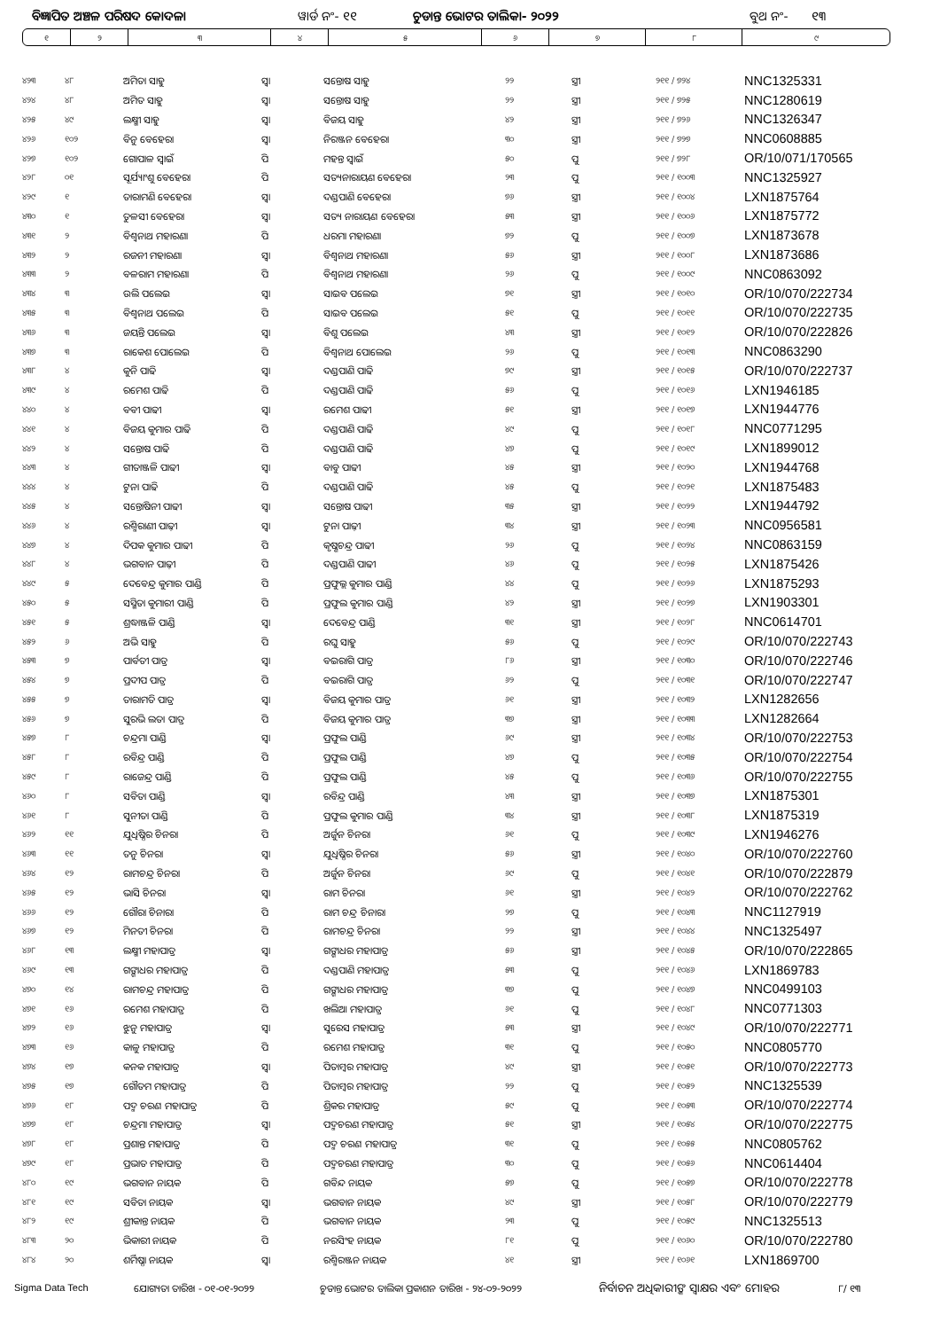ବିଜ୍ଞାପିତ ଅଞ୍ଚଳ ପରିଷଦ କୋଦଳା ୱାର୍ଡ ନଂ- ୧୧ ଚୁଡାନ୍ତ ଭୋଟର ତାଲିକା- ୨୦୨୨ ବୁଥ ନଂ- ୧୩
| ୧ | ୨ | ୩ | ୪ | ୫ | ୬ | ୭ | ୮ | ୯ |
| ୪୨୩ | ୪୮ | ଅମିତା ସାହୁ | ସ୍ଵା | ସନ୍ତୋଷ ସାହୁ | ୨୨ | ସ୍ତ୍ରୀ | ୨୧୧ / ୭୨୪ | NNC1325331 |
| ୪୨୪ | ୪୮ | ଅମିତ ସାହୁ | ସ୍ଵା | ସନ୍ତୋଷ ସାହୁ | ୨୨ | ସ୍ତ୍ରୀ | ୨୧୧ / ୭୨୫ | NNC1280619 |
| ୪୨୫ | ୪୯ | ଲକ୍ଷ୍ମୀ ସାହୁ | ସ୍ଵା | ବିଜୟ ସାହୁ | ୪୨ | ସ୍ତ୍ରୀ | ୨୧୧ / ୭୨୬ | NNC1326347 |
| ୪୨୬ | ୧୦୨ | ବିନୁ ବେହେରା | ସ୍ଵା | ନିରଞ୍ଜନ ବେହେରା | ୩୦ | ସ୍ତ୍ରୀ | ୨୧୧ / ୭୨୭ | NNC0608885 |
| ୪୨୭ | ୧୦୨ | ଗୋପାଳ ସ୍ଵାଇଁ | ପି | ମହନ୍ତ ସ୍ଵାଇଁ | ୫୦ | ପୁ | ୨୧୧ / ୭୨୮ | OR/10/071/170565 |
| ୪୨୮ | ୦୧ | ସୂର୍ଯ୍ୟାଂଶୁ ବେହେରା | ପି | ସତ୍ୟନାରାୟଣ ବେହେରା | ୨୩ | ପୁ | ୨୧୧ / ୧୦୦୩ | NNC1325927 |
| ୪୨୯ | ୧ | ତାରାମଣି ବେହେରା | ସ୍ଵା | ଦଣ୍ଡପାଣି ବେହେରା | ୭୬ | ସ୍ତ୍ରୀ | ୨୧୧ / ୧୦୦୪ | LXN1875764 |
| ୪୩୦ | ୧ | ତୁଳସୀ ବେହେରା | ସ୍ଵା | ସତ୍ୟ ନାରାୟଣ ବେହେରା | ୫୩ | ସ୍ତ୍ରୀ | ୨୧୧ / ୧୦୦୬ | LXN1875772 |
| ୪୩୧ | ୨ | ବିଶ୍ଵନାଥ ମହାରଣା | ପି | ଧରମା ମହାରଣା | ୭୨ | ପୁ | ୨୧୧ / ୧୦୦୭ | LXN1873678 |
| ୪୩୨ | ୨ | ରଜନୀ ମହାରଣା | ସ୍ଵା | ବିଶ୍ଵନାଥ ମହାରଣା | ୫୬ | ସ୍ତ୍ରୀ | ୨୧୧ / ୧୦୦୮ | LXN1873686 |
| ୪୩୩ | ୨ | ବଳରାମ ମହାରଣା | ପି | ବିଶ୍ଵନାଥ ମହାରଣା | ୨୬ | ପୁ | ୨୧୧ / ୧୦୦୯ | NNC0863092 |
| ୪୩୪ | ୩ | ଉଲି ପଲେଇ | ସ୍ଵା | ସାଇବ ପଲେଇ | ୭୧ | ସ୍ତ୍ରୀ | ୨୧୧ / ୧୦୧୦ | OR/10/070/222734 |
| ୪୩୫ | ୩ | ବିଶ୍ଵନାଥ ପଲେଇ | ପି | ସାଇବ ପଲେଇ | ୫୧ | ପୁ | ୨୧୧ / ୧୦୧୧ | OR/10/070/222735 |
| ୪୩୬ | ୩ | ଜୟନ୍ତି ପଲେଇ | ସ୍ଵା | ବିଶୁ ପଲେଇ | ୪୩ | ସ୍ତ୍ରୀ | ୨୧୧ / ୧୦୧୨ | OR/10/070/222826 |
| ୪୩୭ | ୩ | ରାକେଶ ପୋଲେଇ | ପି | ବିଶ୍ଵନାଥ ପୋଲେଇ | ୨୬ | ପୁ | ୨୧୧ / ୧୦୧୩ | NNC0863290 |
| ୪୩୮ | ୪ | କୁନି ପାଢି | ସ୍ଵା | ଦଣ୍ଡପାଣି ପାଢି | ୭୯ | ସ୍ତ୍ରୀ | ୨୧୧ / ୧୦୧୫ | OR/10/070/222737 |
| ୪୩୯ | ୪ | ରମେଶ ପାଢି | ପି | ଦଣ୍ଡପାଣି ପାଢି | ୫୬ | ପୁ | ୨୧୧ / ୧୦୧୬ | LXN1946185 |
| ୪୪୦ | ୪ | ବବୀ ପାଢୀ | ସ୍ଵା | ରମେଶ ପାଢୀ | ୫୧ | ସ୍ତ୍ରୀ | ୨୧୧ / ୧୦୧୭ | LXN1944776 |
| ୪୪୧ | ୪ | ବିଜୟ କୁମାର ପାଢି | ପି | ଦଣ୍ଡପାଣି ପାଢି | ୪୯ | ପୁ | ୨୧୧ / ୧୦୧୮ | NNC0771295 |
| ୪୪୨ | ୪ | ସନ୍ତୋଷ ପାଢି | ପି | ଦଣ୍ଡପାଣି ପାଢି | ୪୭ | ପୁ | ୨୧୧ / ୧୦୧୯ | LXN1899012 |
| ୪୪୩ | ୪ | ଗୀତାଞ୍ଜଳି ପାଢୀ | ସ୍ଵା | ବାବୁ ପାଢୀ | ୪୫ | ସ୍ତ୍ରୀ | ୨୧୧ / ୧୦୨୦ | LXN1944768 |
| ୪୪୪ | ୪ | ଟୁନା ପାଢି | ପି | ଦଣ୍ଡପାଣି ପାଢି | ୪୫ | ପୁ | ୨୧୧ / ୧୦୨୧ | LXN1875483 |
| ୪୪୫ | ୪ | ସନ୍ତୋଷିନୀ ପାଢୀ | ସ୍ଵା | ସନ୍ତୋଷ ପାଢୀ | ୩୫ | ସ୍ତ୍ରୀ | ୨୧୧ / ୧୦୨୨ | LXN1944792 |
| ୪୪୬ | ୪ | ରଶ୍ମିରାଣୀ ପାଢ଼ୀ | ସ୍ଵା | ଟୁନା ପାଢ଼ୀ | ୩୪ | ସ୍ତ୍ରୀ | ୨୧୧ / ୧୦୨୩ | NNC0956581 |
| ୪୪୭ | ୪ | ଦିପକ କୁମାର ପାଢୀ | ପି | କୃଷ୍ଣଚନ୍ଦ୍ର ପାଢୀ | ୨୬ | ପୁ | ୨୧୧ / ୧୦୨୪ | NNC0863159 |
| ୪୪୮ | ୪ | ଭଗବାନ ପାଢ଼ୀ | ପି | ଦଣ୍ଡପାଣି ପାଢୀ | ୪୬ | ପୁ | ୨୧୧ / ୧୦୨୫ | LXN1875426 |
| ୪୪୯ | ୫ | ଦେବେନ୍ଦ୍ର କୁମାର ପାଣ୍ଡି | ପି | ପ୍ରଫୁଲ୍ଲ କୁମାର ପାଣ୍ଡି | ୪୪ | ପୁ | ୨୧୧ / ୧୦୨୬ | LXN1875293 |
| ୪୫୦ | ୫ | ସସ୍ମିତା କୁମାରୀ ପାଣ୍ଡି | ପି | ପ୍ରଫୁଲ କୁମାର ପାଣ୍ଡି | ୪୨ | ସ୍ତ୍ରୀ | ୨୧୧ / ୧୦୨୭ | LXN1903301 |
| ୪୫୧ | ୫ | ଶ୍ରଦ୍ଧାଞ୍ଜଳି ପାଣ୍ଡି | ସ୍ଵା | ଦେବେନ୍ଦ୍ର ପାଣ୍ଡି | ୩୧ | ସ୍ତ୍ରୀ | ୨୧୧ / ୧୦୨୮ | NNC0614701 |
| ୪୫୨ | ୬ | ଅଭି ସାହୁ | ପି | ରଘୁ ସାହୁ | ୫୬ | ପୁ | ୨୧୧ / ୧୦୨୯ | OR/10/070/222743 |
| ୪୫୩ | ୭ | ପାର୍ବତୀ ପାତ୍ର | ସ୍ଵା | ବଇରାଗି ପାତ୍ର | ୮୬ | ସ୍ତ୍ରୀ | ୨୧୧ / ୧୦୩୦ | OR/10/070/222746 |
| ୪୫୪ | ୭ | ପ୍ରଦୀପ ପାତ୍ର | ପି | ବଇରାଗି ପାତ୍ର | ୬୨ | ପୁ | ୨୧୧ / ୧୦୩୧ | OR/10/070/222747 |
| ୪୫୫ | ୭ | ତାରାମତି ପାତ୍ର | ସ୍ଵା | ବିଜୟ କୁମାର ପାତ୍ର | ୬୧ | ସ୍ତ୍ରୀ | ୨୧୧ / ୧୦୩୨ | LXN1282656 |
| ୪୫୬ | ୭ | ସୁରଭି ଲତା ପାତ୍ର | ପି | ବିଜୟ କୁମାର ପାତ୍ର | ୩୭ | ସ୍ତ୍ରୀ | ୨୧୧ / ୧୦୩୩ | LXN1282664 |
| ୪୫୭ | ୮ | ଚନ୍ଦ୍ରମା ପାଣ୍ଡି | ସ୍ଵା | ପ୍ରଫୁଲ ପାଣ୍ଡି | ୬୯ | ସ୍ତ୍ରୀ | ୨୧୧ / ୧୦୩୪ | OR/10/070/222753 |
| ୪୫୮ | ୮ | ରବିନ୍ଦ୍ର ପାଣ୍ଡି | ପି | ପ୍ରଫୁଲ ପାଣ୍ଡି | ୪୭ | ପୁ | ୨୧୧ / ୧୦୩୫ | OR/10/070/222754 |
| ୪୫୯ | ୮ | ରାଜେନ୍ଦ୍ର ପାଣ୍ଡି | ପି | ପ୍ରଫୁଲ ପାଣ୍ଡି | ୪୫ | ପୁ | ୨୧୧ / ୧୦୩୬ | OR/10/070/222755 |
| ୪୬୦ | ୮ | ସବିତା ପାଣ୍ଡି | ସ୍ଵା | ରବିନ୍ଦ୍ର ପାଣ୍ଡି | ୪୩ | ସ୍ତ୍ରୀ | ୨୧୧ / ୧୦୩୭ | LXN1875301 |
| ୪୬୧ | ୮ | ସୁନୀତା ପାଣ୍ଡି | ପି | ପ୍ରଫୁଲ କୁମାର ପାଣ୍ଡି | ୩୪ | ସ୍ତ୍ରୀ | ୨୧୧ / ୧୦୩୮ | LXN1875319 |
| ୪୬୨ | ୧୧ | ଯୁଧିଷ୍ଠିର ଚିନରା | ପି | ଅର୍ଜୁନ ଚିନରା | ୬୧ | ପୁ | ୨୧୧ / ୧୦୩୯ | LXN1946276 |
| ୪୬୩ | ୧୧ | ତନୁ ଚିନରା | ସ୍ଵା | ଯୁଧିଷ୍ଠିର ଚିନରା | ୫୬ | ସ୍ତ୍ରୀ | ୨୧୧ / ୧୦୪୦ | OR/10/070/222760 |
| ୪୬୪ | ୧୨ | ରାମଚନ୍ଦ୍ର ଚିନରା | ପି | ଅର୍ଜୁନ ଚିନରା | ୬୯ | ପୁ | ୨୧୧ / ୧୦୪୧ | OR/10/070/222879 |
| ୪୬୫ | ୧୨ | ଭାସି ଚିନରା | ସ୍ଵା | ରାମ ଚିନରା | ୬୧ | ସ୍ତ୍ରୀ | ୨୧୧ / ୧୦୪୨ | OR/10/070/222762 |
| ୪୬୬ | ୧୨ | ଗୌରା ଚିନାରା | ପି | ରାମ ଚନ୍ଦ୍ର ଚିନାରା | ୨୭ | ପୁ | ୨୧୧ / ୧୦୪୩ | NNC1127919 |
| ୪୬୭ | ୧୨ | ମିନତୀ ଚିନରା | ପି | ରାମଚନ୍ଦ୍ର ଚିନରା | ୨୨ | ସ୍ତ୍ରୀ | ୨୧୧ / ୧୦୪୪ | NNC1325497 |
| ୪୬୮ | ୧୩ | ଲକ୍ଷ୍ମୀ ମହାପାତ୍ର | ସ୍ଵା | ଗଙ୍ଗାଧର ମହାପାତ୍ର | ୫୬ | ସ୍ତ୍ରୀ | ୨୧୧ / ୧୦୪୫ | OR/10/070/222865 |
| ୪୬୯ | ୧୩ | ଗଙ୍ଗାଧର ମହାପାତ୍ର | ପି | ଦଣ୍ଡପାଣି ମହାପାତ୍ର | ୫୩ | ପୁ | ୨୧୧ / ୧୦୪୬ | LXN1869783 |
| ୪୭୦ | ୧୪ | ରାମଚନ୍ଦ୍ର ମହାପାତ୍ର | ପି | ଗଙ୍ଗାଧର ମହାପାତ୍ର | ୩୭ | ପୁ | ୨୧୧ / ୧୦୪୭ | NNC0499103 |
| ୪୭୧ | ୧୬ | ରମେଶ ମହାପାତ୍ର | ପି | ଖଲିଆ ମହାପାତ୍ର | ୬୧ | ପୁ | ୨୧୧ / ୧୦୪୮ | NNC0771303 |
| ୪୭୨ | ୧୬ | ଝୁନୁ ମହାପାତ୍ର | ସ୍ଵା | ସୁରେସ ମହାପାତ୍ର | ୫୩ | ସ୍ତ୍ରୀ | ୨୧୧ / ୧୦୪୯ | OR/10/070/222771 |
| ୪୭୩ | ୧୬ | କାଳୁ ମହାପାତ୍ର | ପି | ରମେଶ ମହାପାତ୍ର | ୩୧ | ପୁ | ୨୧୧ / ୧୦୫୦ | NNC0805770 |
| ୪୭୪ | ୧୭ | କନକ ମହାପାତ୍ର | ସ୍ଵା | ପିତାମ୍ବର ମହାପାତ୍ର | ୪୯ | ସ୍ତ୍ରୀ | ୨୧୧ / ୧୦୫୧ | OR/10/070/222773 |
| ୪୭୫ | ୧୭ | ଗୌତମ ମହାପାତ୍ର | ପି | ପିତାମ୍ବର ମହାପାତ୍ର | ୨୨ | ପୁ | ୨୧୧ / ୧୦୫୨ | NNC1325539 |
| ୪୭୬ | ୧୮ | ପଦ୍ମ ଚରଣ ମହାପାତ୍ର | ପି | ଶ୍ରିକର ମହାପାତ୍ର | ୫୯ | ପୁ | ୨୧୧ / ୧୦୫୩ | OR/10/070/222774 |
| ୪୭୭ | ୧୮ | ଚନ୍ଦ୍ରମା ମହାପାତ୍ର | ସ୍ଵା | ପଦ୍ମଚରଣ ମହାପାତ୍ର | ୫୧ | ସ୍ତ୍ରୀ | ୨୧୧ / ୧୦୫୪ | OR/10/070/222775 |
| ୪୭୮ | ୧୮ | ପ୍ରଶାନ୍ତ ମହାପାତ୍ର | ପି | ପଦ୍ମ ଚରଣ ମହାପାତ୍ର | ୩୧ | ପୁ | ୨୧୧ / ୧୦୫୫ | NNC0805762 |
| ୪୭୯ | ୧୮ | ପ୍ରଭାତ ମହାପାତ୍ର | ପି | ପଦ୍ମଚରଣ ମହାପାତ୍ର | ୩୦ | ପୁ | ୨୧୧ / ୧୦୫୬ | NNC0614404 |
| ୪୮୦ | ୧୯ | ଭଗବାନ ନାୟକ | ପି | ଗବିନ୍ଦ ନାୟକ | ୫୭ | ପୁ | ୨୧୧ / ୧୦୫୭ | OR/10/070/222778 |
| ୪୮୧ | ୧୯ | ସବିତା ନାୟକ | ସ୍ଵା | ଭଗବାନ ନାୟକ | ୪୯ | ସ୍ତ୍ରୀ | ୨୧୧ / ୧୦୫୮ | OR/10/070/222779 |
| ୪୮୨ | ୧୯ | ଶ୍ରୀକାନ୍ତ ନାୟକ | ପି | ଭଗବାନ ନାୟକ | ୨୩ | ପୁ | ୨୧୧ / ୧୦୫୯ | NNC1325513 |
| ୪୮୩ | ୨୦ | ଭିକାରୀ ନାୟକ | ପି | ନରସିଂହ ନାୟକ | ୮୧ | ପୁ | ୨୧୧ / ୧୦୬୦ | OR/10/070/222780 |
| ୪୮୪ | ୨୦ | ଶର୍ମିଷ୍ଠା ନାୟକ | ସ୍ଵା | ରଶ୍ମିରଞ୍ଜନ ନାୟକ | ୪୧ | ସ୍ତ୍ରୀ | ୨୧୧ / ୧୦୬୧ | LXN1869700 |
Sigma Data Tech ଯୋଗ୍ୟତା ତାରିଖ - ୦୧-୦୧-୨୦୨୨ ଚୁଡାନ୍ତ ଭୋଟର ତାଲିକା ପ୍ରକାଶନ ତାରିଖ - ୨୪-୦୨-୨୦୨୨ ନିର୍ବାଚନ ଅଧିକାରୀଙ୍କ ସ୍ଵାକ୍ଷର ଏବଂ ମୋହର ୮/ ୧୩